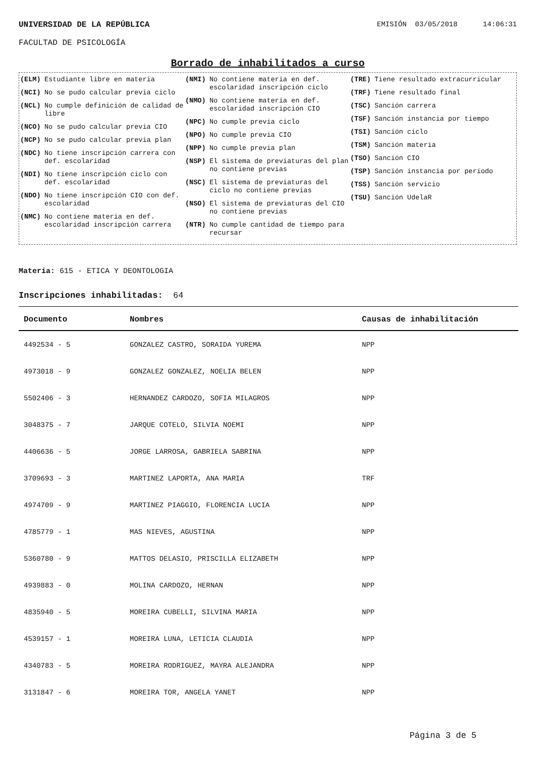UNIVERSIDAD DE LA REPÚBLICA EMISIÓN 03/05/2018 14:06:31
FACULTAD DE PSICOLOGÍA
Borrado de inhabilitados a curso
(ELM) Estudiante libre en materia
(NCI) No se pudo calcular previa ciclo
(NCL) No cumple definición de calidad de libre
(NCO) No se pudo calcular previa CIO
(NCP) No se pudo calcular previa plan
(NDC) No tiene inscripción carrera con def. escolaridad
(NDI) No tiene inscripción ciclo con def. escolaridad
(NDO) No tiene inscripción CIO con def. escolaridad
(NMC) No contiene materia en def. escolaridad inscripción carrera
(NMI) No contiene materia en def. escolaridad inscripción ciclo
(NMO) No contiene materia en def. escolaridad inscripción CIO
(NPC) No cumple previa ciclo
(NPO) No cumple previa CIO
(NPP) No cumple previa plan
(NSP) El sistema de previaturas del plan no contiene previas
(NSC) El sistema de previaturas del ciclo no contiene previas
(NSO) El sistema de previaturas del CIO no contiene previas
(NTR) No cumple cantidad de tiempo para recursar
(TRE) Tiene resultado extracurricular
(TRF) Tiene resultado final
(TSC) Sanción carrera
(TSF) Sanción instancia por tiempo
(TSI) Sanción ciclo
(TSM) Sanción materia
(TSO) Sanción CIO
(TSP) Sanción instancia por período
(TSS) Sanción servicio
(TSU) Sanción UdelaR
Materia: 615 - ETICA Y DEONTOLOGIA
Inscripciones inhabilitadas: 64
| Documento | Nombres | Causas de inhabilitación |
| --- | --- | --- |
| 4492534 - 5 | GONZALEZ CASTRO, SORAIDA YUREMA | NPP |
| 4973018 - 9 | GONZALEZ GONZALEZ, NOELIA BELEN | NPP |
| 5502406 - 3 | HERNANDEZ CARDOZO, SOFIA MILAGROS | NPP |
| 3048375 - 7 | JARQUE COTELO, SILVIA NOEMI | NPP |
| 4406636 - 5 | JORGE LARROSA, GABRIELA SABRINA | NPP |
| 3709693 - 3 | MARTINEZ LAPORTA, ANA MARIA | TRF |
| 4974709 - 9 | MARTINEZ PIAGGIO, FLORENCIA LUCIA | NPP |
| 4785779 - 1 | MAS NIEVES, AGUSTINA | NPP |
| 5360780 - 9 | MATTOS DELASIO, PRISCILLA ELIZABETH | NPP |
| 4939883 - 0 | MOLINA CARDOZO, HERNAN | NPP |
| 4835940 - 5 | MOREIRA CUBELLI, SILVINA MARIA | NPP |
| 4539157 - 1 | MOREIRA LUNA, LETICIA CLAUDIA | NPP |
| 4340783 - 5 | MOREIRA RODRIGUEZ, MAYRA ALEJANDRA | NPP |
| 3131847 - 6 | MOREIRA TOR, ANGELA YANET | NPP |
Página 3 de 5